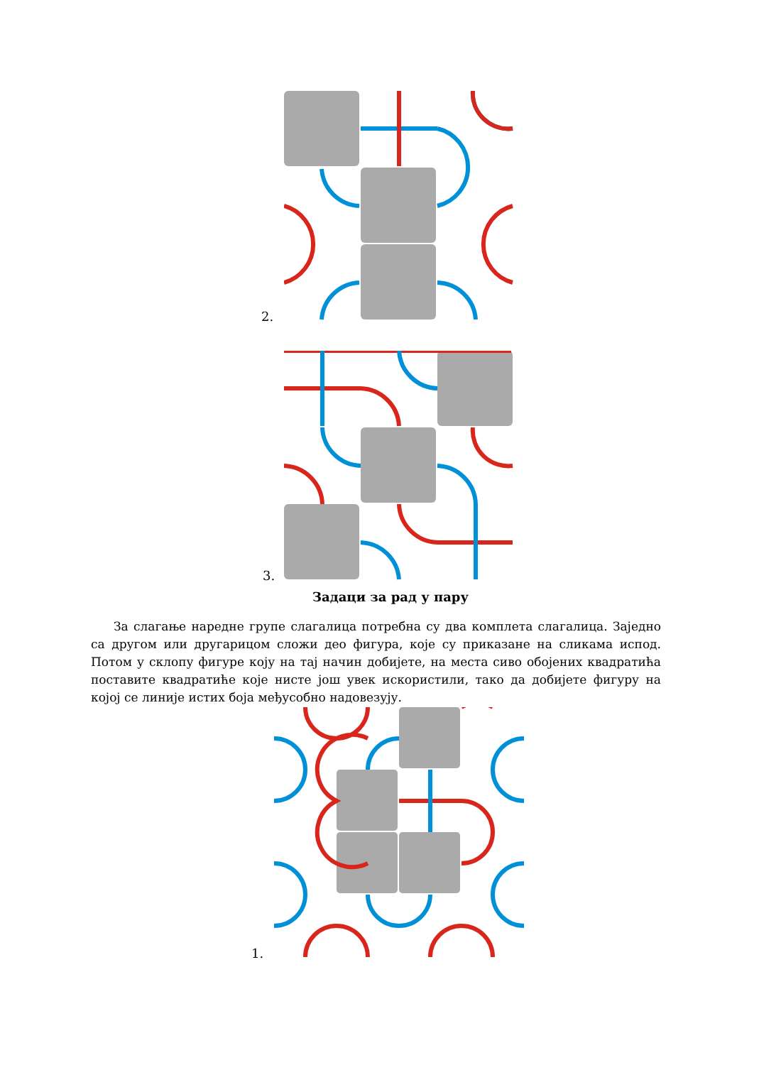2.
3.
Задаци за рад у пару
За слагање наредне групе слагалица потребна су два комплета слагалица. Заједно са другом или другарицом сложи део фигура, које су приказане на сликама испод. Потом у склопу фигуре коју на тај начин добијете, на места сиво обојених квадратића поставите квадратиће које нисте још увек искористили, тако да добијете фигуру на којој се линије истих боја међусобно надовезују.
1.